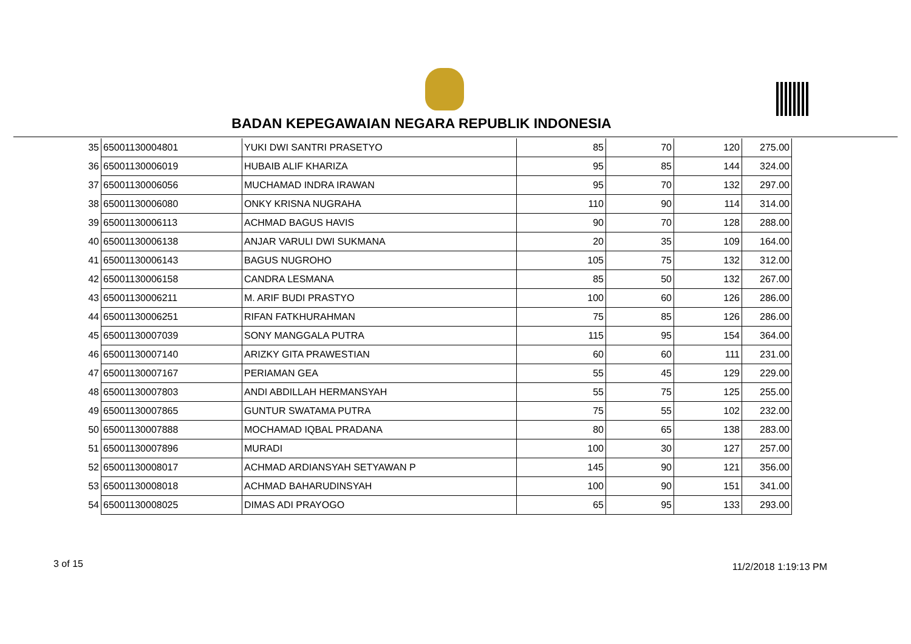BADAN KEPEGAWAIAN NEGARA REPUBLIK INDONESIA
| 35 | 65001130004801 | YUKI DWI SANTRI PRASETYO | 85 | 70 | 120 | 275.00 |
| 36 | 65001130006019 | HUBAIB ALIF KHARIZA | 95 | 85 | 144 | 324.00 |
| 37 | 65001130006056 | MUCHAMAD INDRA IRAWAN | 95 | 70 | 132 | 297.00 |
| 38 | 65001130006080 | ONKY KRISNA NUGRAHA | 110 | 90 | 114 | 314.00 |
| 39 | 65001130006113 | ACHMAD BAGUS HAVIS | 90 | 70 | 128 | 288.00 |
| 40 | 65001130006138 | ANJAR VARULI DWI SUKMANA | 20 | 35 | 109 | 164.00 |
| 41 | 65001130006143 | BAGUS NUGROHO | 105 | 75 | 132 | 312.00 |
| 42 | 65001130006158 | CANDRA LESMANA | 85 | 50 | 132 | 267.00 |
| 43 | 65001130006211 | M. ARIF BUDI PRASTYO | 100 | 60 | 126 | 286.00 |
| 44 | 65001130006251 | RIFAN FATKHURAHMAN | 75 | 85 | 126 | 286.00 |
| 45 | 65001130007039 | SONY MANGGALA PUTRA | 115 | 95 | 154 | 364.00 |
| 46 | 65001130007140 | ARIZKY GITA PRAWESTIAN | 60 | 60 | 111 | 231.00 |
| 47 | 65001130007167 | PERIAMAN GEA | 55 | 45 | 129 | 229.00 |
| 48 | 65001130007803 | ANDI ABDILLAH HERMANSYAH | 55 | 75 | 125 | 255.00 |
| 49 | 65001130007865 | GUNTUR SWATAMA PUTRA | 75 | 55 | 102 | 232.00 |
| 50 | 65001130007888 | MOCHAMAD IQBAL PRADANA | 80 | 65 | 138 | 283.00 |
| 51 | 65001130007896 | MURADI | 100 | 30 | 127 | 257.00 |
| 52 | 65001130008017 | ACHMAD ARDIANSYAH SETYAWAN P | 145 | 90 | 121 | 356.00 |
| 53 | 65001130008018 | ACHMAD BAHARUDINSYAH | 100 | 90 | 151 | 341.00 |
| 54 | 65001130008025 | DIMAS ADI PRAYOGO | 65 | 95 | 133 | 293.00 |
3 of 15 11/2/2018 1:19:13 PM